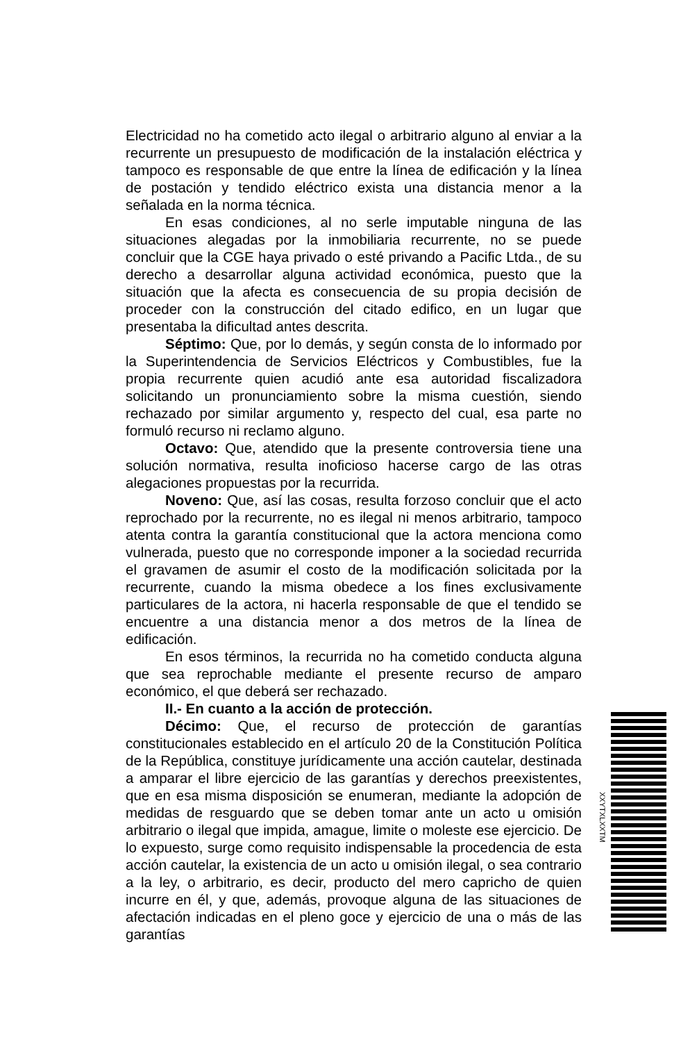Electricidad no ha cometido acto ilegal o arbitrario alguno al enviar a la recurrente un presupuesto de modificación de la instalación eléctrica y tampoco es responsable de que entre la línea de edificación y la línea de postación y tendido eléctrico exista una distancia menor a la señalada en la norma técnica.
En esas condiciones, al no serle imputable ninguna de las situaciones alegadas por la inmobiliaria recurrente, no se puede concluir que la CGE haya privado o esté privando a Pacific Ltda., de su derecho a desarrollar alguna actividad económica, puesto que la situación que la afecta es consecuencia de su propia decisión de proceder con la construcción del citado edifico, en un lugar que presentaba la dificultad antes descrita.
Séptimo: Que, por lo demás, y según consta de lo informado por la Superintendencia de Servicios Eléctricos y Combustibles, fue la propia recurrente quien acudió ante esa autoridad fiscalizadora solicitando un pronunciamiento sobre la misma cuestión, siendo rechazado por similar argumento y, respecto del cual, esa parte no formuló recurso ni reclamo alguno.
Octavo: Que, atendido que la presente controversia tiene una solución normativa, resulta inoficioso hacerse cargo de las otras alegaciones propuestas por la recurrida.
Noveno: Que, así las cosas, resulta forzoso concluir que el acto reprochado por la recurrente, no es ilegal ni menos arbitrario, tampoco atenta contra la garantía constitucional que la actora menciona como vulnerada, puesto que no corresponde imponer a la sociedad recurrida el gravamen de asumir el costo de la modificación solicitada por la recurrente, cuando la misma obedece a los fines exclusivamente particulares de la actora, ni hacerla responsable de que el tendido se encuentre a una distancia menor a dos metros de la línea de edificación.
En esos términos, la recurrida no ha cometido conducta alguna que sea reprochable mediante el presente recurso de amparo económico, el que deberá ser rechazado.
II.- En cuanto a la acción de protección.
Décimo: Que, el recurso de protección de garantías constitucionales establecido en el artículo 20 de la Constitución Política de la República, constituye jurídicamente una acción cautelar, destinada a amparar el libre ejercicio de las garantías y derechos preexistentes, que en esa misma disposición se enumeran, mediante la adopción de medidas de resguardo que se deben tomar ante un acto u omisión arbitrario o ilegal que impida, amague, limite o moleste ese ejercicio. De lo expuesto, surge como requisito indispensable la procedencia de esta acción cautelar, la existencia de un acto u omisión ilegal, o sea contrario a la ley, o arbitrario, es decir, producto del mero capricho de quien incurre en él, y que, además, provoque alguna de las situaciones de afectación indicadas en el pleno goce y ejercicio de una o más de las garantías
XXYTXLXXTM